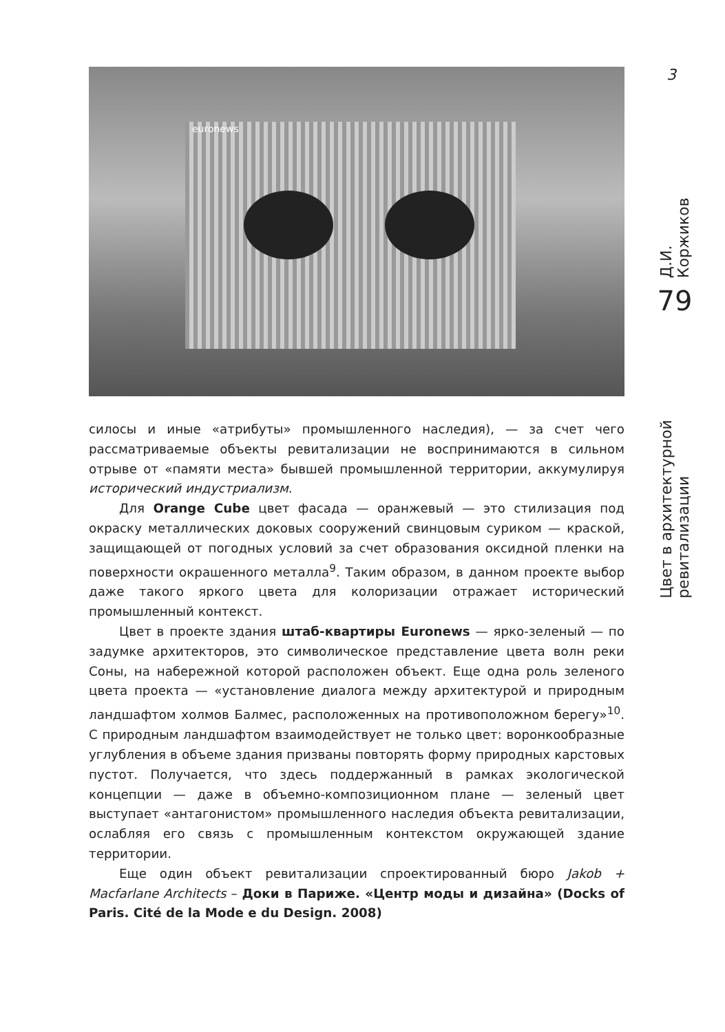3
euronews
Д.И. Коржиков
79
Цвет в архитектурной ревитализации
силосы и иные «атрибуты» промышленного наследия), — за счет чего рассматриваемые объекты ревитализации не воспринимаются в сильном отрыве от «памяти места» бывшей промышленной территории, аккумулируя исторический индустриализм.
Для Orange Cube цвет фасада — оранжевый — это стилизация под окраску металлических доковых сооружений свинцовым суриком — краской, защищающей от погодных условий за счет образования оксидной пленки на поверхности окрашенного металла<sup>9</sup>. Таким образом, в данном проекте выбор даже такого яркого цвета для колоризации отражает исторический промышленный контекст.
Цвет в проекте здания штаб-квартиры Euronews — ярко-зеленый — по задумке архитекторов, это символическое представление цвета волн реки Соны, на набережной которой расположен объект. Еще одна роль зеленого цвета проекта — «установление диалога между архитектурой и природным ландшафтом холмов Балмес, расположенных на противоположном берегу»<sup>10</sup>. С природным ландшафтом взаимодействует не только цвет: воронкообразные углубления в объеме здания призваны повторять форму природных карстовых пустот. Получается, что здесь поддержанный в рамках экологической концепции — даже в объемно-композиционном плане — зеленый цвет выступает «антагонистом» промышленного наследия объекта ревитализации, ослабляя его связь с промышленным контекстом окружающей здание территории.
Еще один объект ревитализации спроектированный бюро Jakob + Macfarlane Architects – Доки в Париже. «Центр моды и дизайна» (Docks of Paris. Cité de la Mode e du Design. 2008)